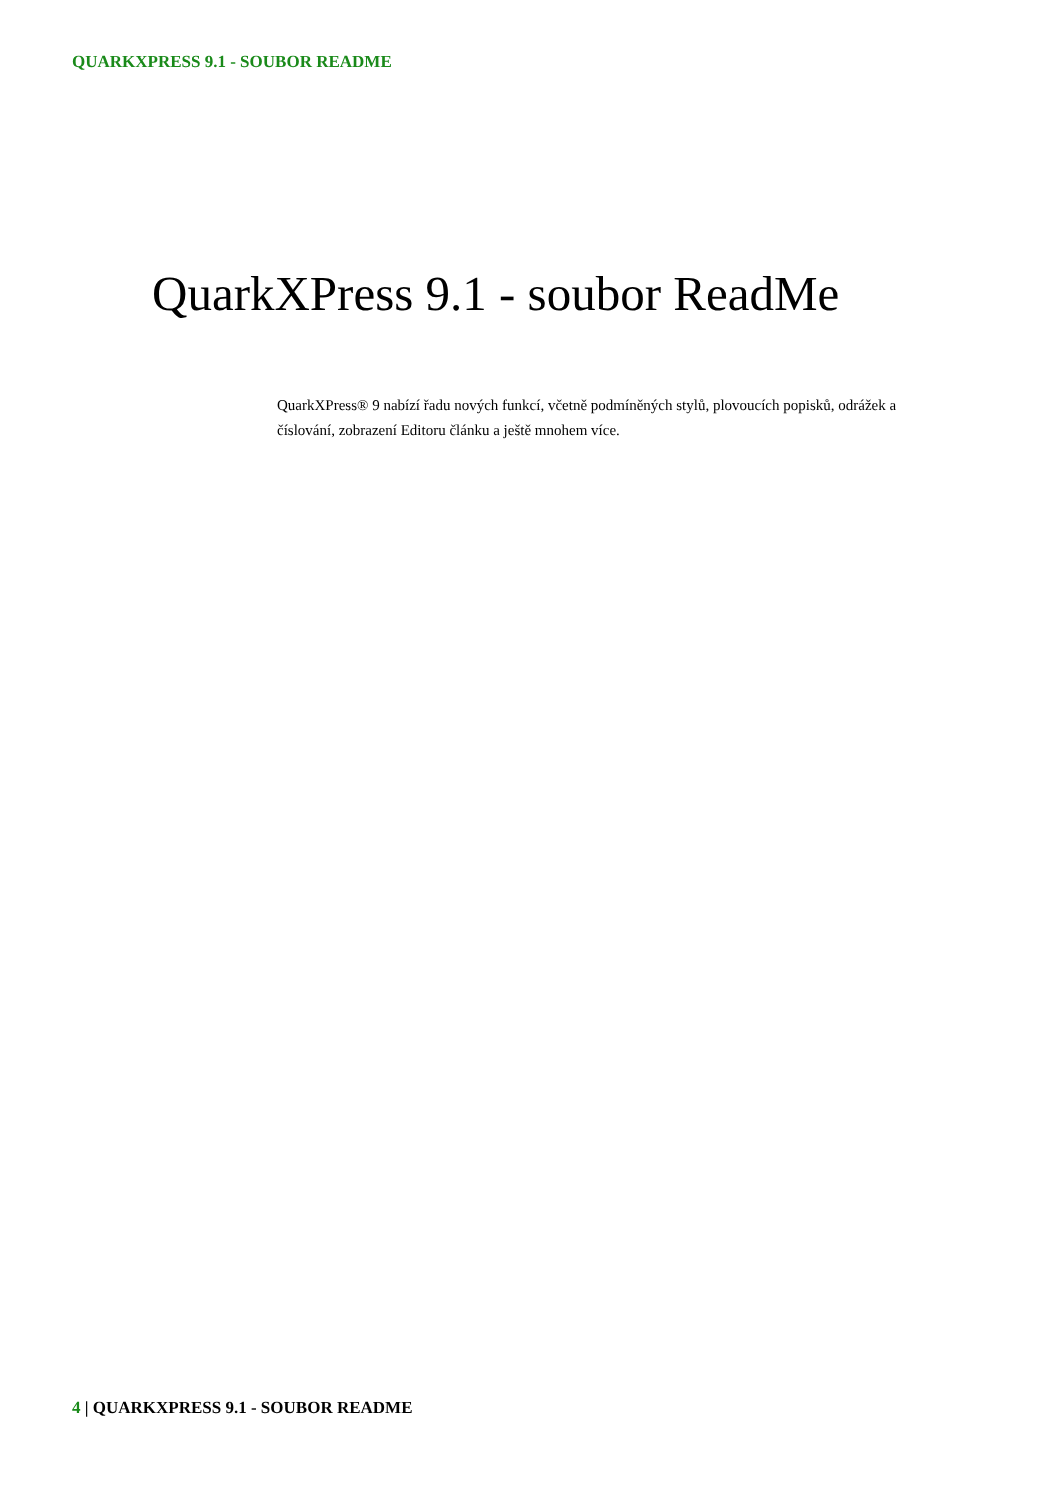QUARKXPRESS 9.1 - SOUBOR README
QuarkXPress 9.1 - soubor ReadMe
QuarkXPress® 9 nabízí řadu nových funkcí, včetně podmíněných stylů, plovoucích popisků, odrážek a číslování, zobrazení Editoru článku a ještě mnohem více.
4 | QUARKXPRESS 9.1 - SOUBOR README